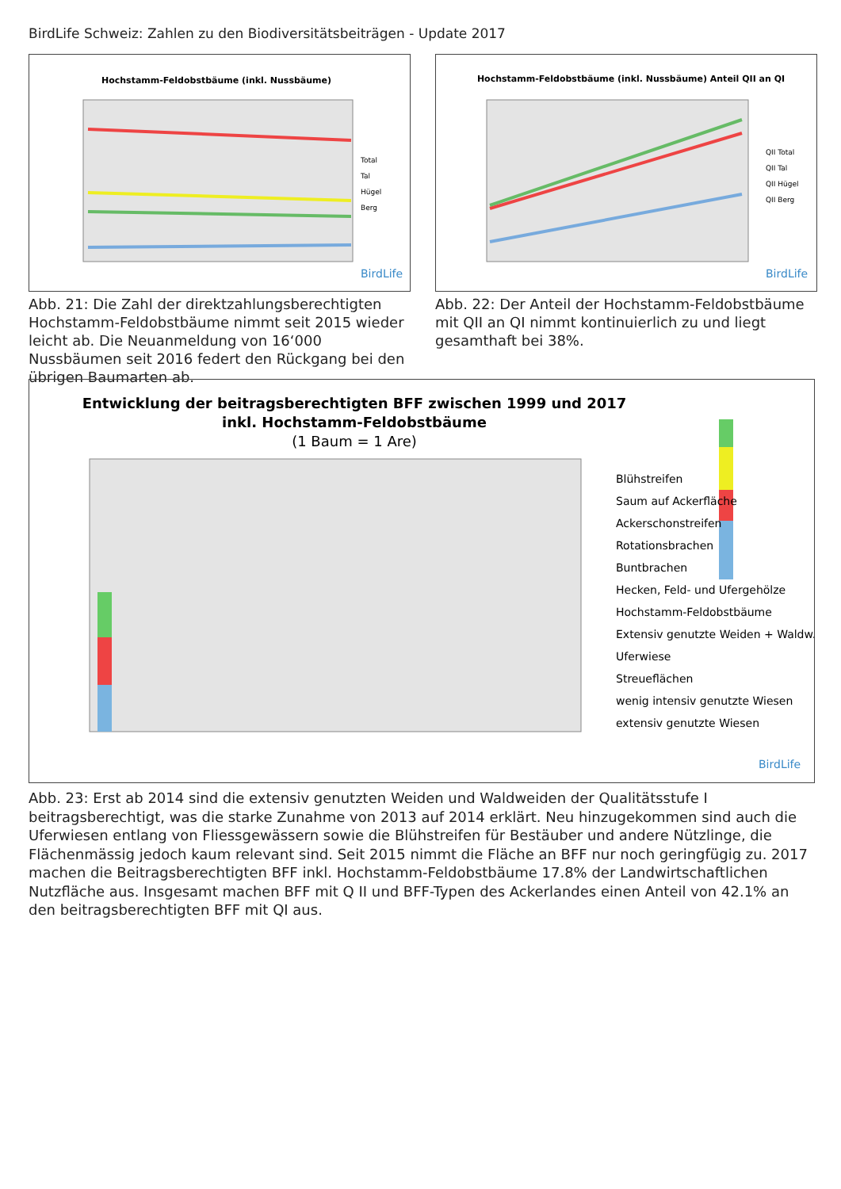BirdLife Schweiz: Zahlen zu den Biodiversitätsbeiträgen - Update 2017
Hochstamm-Feldobstbäume (inkl. Nussbäume)
Total
Tal
Hügel
Berg
BirdLife
Abb. 21: Die Zahl der direktzahlungsberechtigten Hochstamm-Feldobstbäume nimmt seit 2015 wieder leicht ab. Die Neuanmeldung von 16‘000 Nussbäumen seit 2016 federt den Rückgang bei den übrigen Baumarten ab.
Hochstamm-Feldobstbäume (inkl. Nussbäume) Anteil QII an QI
QII Total
QII Tal
QII Hügel
QII Berg
BirdLife
Abb. 22: Der Anteil der Hochstamm-Feldobstbäume mit QII an QI nimmt kontinuierlich zu und liegt gesamthaft bei 38%.
Entwicklung der beitragsberechtigten BFF zwischen 1999 und 2017
inkl. Hochstamm-Feldobstbäume
(1 Baum = 1 Are)
Blühstreifen
Saum auf Ackerfläche
Ackerschonstreifen
Rotationsbrachen
Buntbrachen
Hecken, Feld- und Ufergehölze
Hochstamm-Feldobstbäume
Extensiv genutzte Weiden + Waldw.
Uferwiese
Streueflächen
wenig intensiv genutzte Wiesen
extensiv genutzte Wiesen
BirdLife
Abb. 23: Erst ab 2014 sind die extensiv genutzten Weiden und Waldweiden der Qualitätsstufe I beitragsberechtigt, was die starke Zunahme von 2013 auf 2014 erklärt. Neu hinzugekommen sind auch die Uferwiesen entlang von Fliessgewässern sowie die Blühstreifen für Bestäuber und andere Nützlinge, die Flächenmässig jedoch kaum relevant sind. Seit 2015 nimmt die Fläche an BFF nur noch geringfügig zu. 2017 machen die Beitragsberechtigten BFF inkl. Hochstamm-Feldobstbäume 17.8% der Landwirtschaftlichen Nutzfläche aus. Insgesamt machen BFF mit Q II und BFF-Typen des Ackerlandes einen Anteil von 42.1% an den beitragsberechtigten BFF mit QI aus.